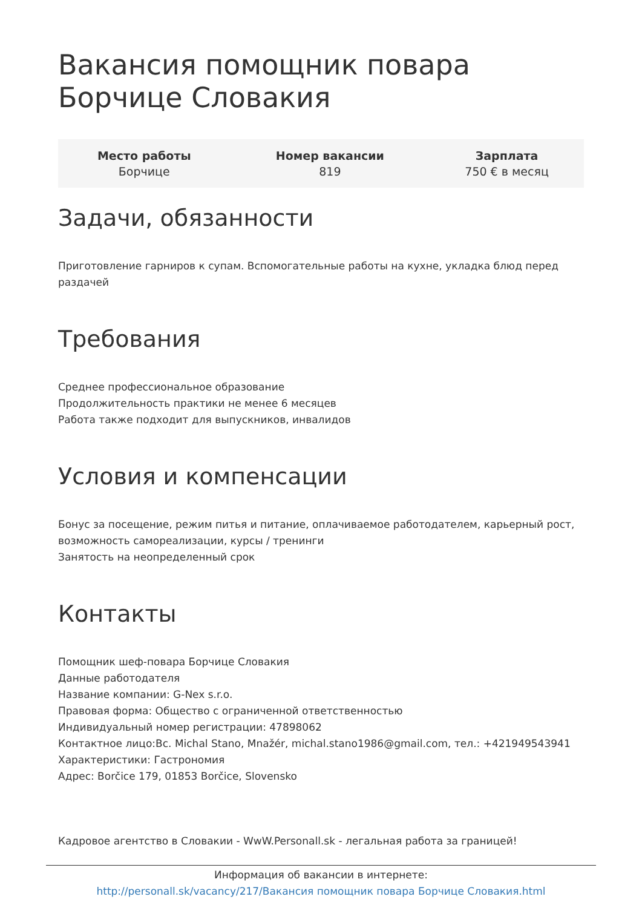Вакансия помощник повара Борчице Словакия
| Место работы Борчице | Номер вакансии 819 | Зарплата 750 € в месяц |
Задачи, обязанности
Приготовление гарниров к супам. Вспомогательные работы на кухне, укладка блюд перед раздачей
Требования
Среднее профессиональное образование
Продолжительность практики не менее 6 месяцев
Работа также подходит для выпускников, инвалидов
Условия и компенсации
Бонус за посещение, режим питья и питание, оплачиваемое работодателем, карьерный рост, возможность самореализации, курсы / тренинги
Занятость на неопределенный срок
Контакты
Помощник шеф-повара Борчице Словакия
Данные работодателя
Название компании: G-Nex s.r.o.
Правовая форма: Общество с ограниченной ответственностью
Индивидуальный номер регистрации: 47898062
Контактное лицо:Bc. Michal Stano, Mnažér, michal.stano1986@gmail.com, тел.: +421949543941
Характеристики: Гастрономия
Адрес: Borčice 179, 01853 Borčice, Slovensko
Кадровое агентство в Словакии - WwW.Personall.sk - легальная работа за границей!
Информация об вакансии в интернете:
http://personall.sk/vacancy/217/Вакансия помощник повара Борчице Словакия.html